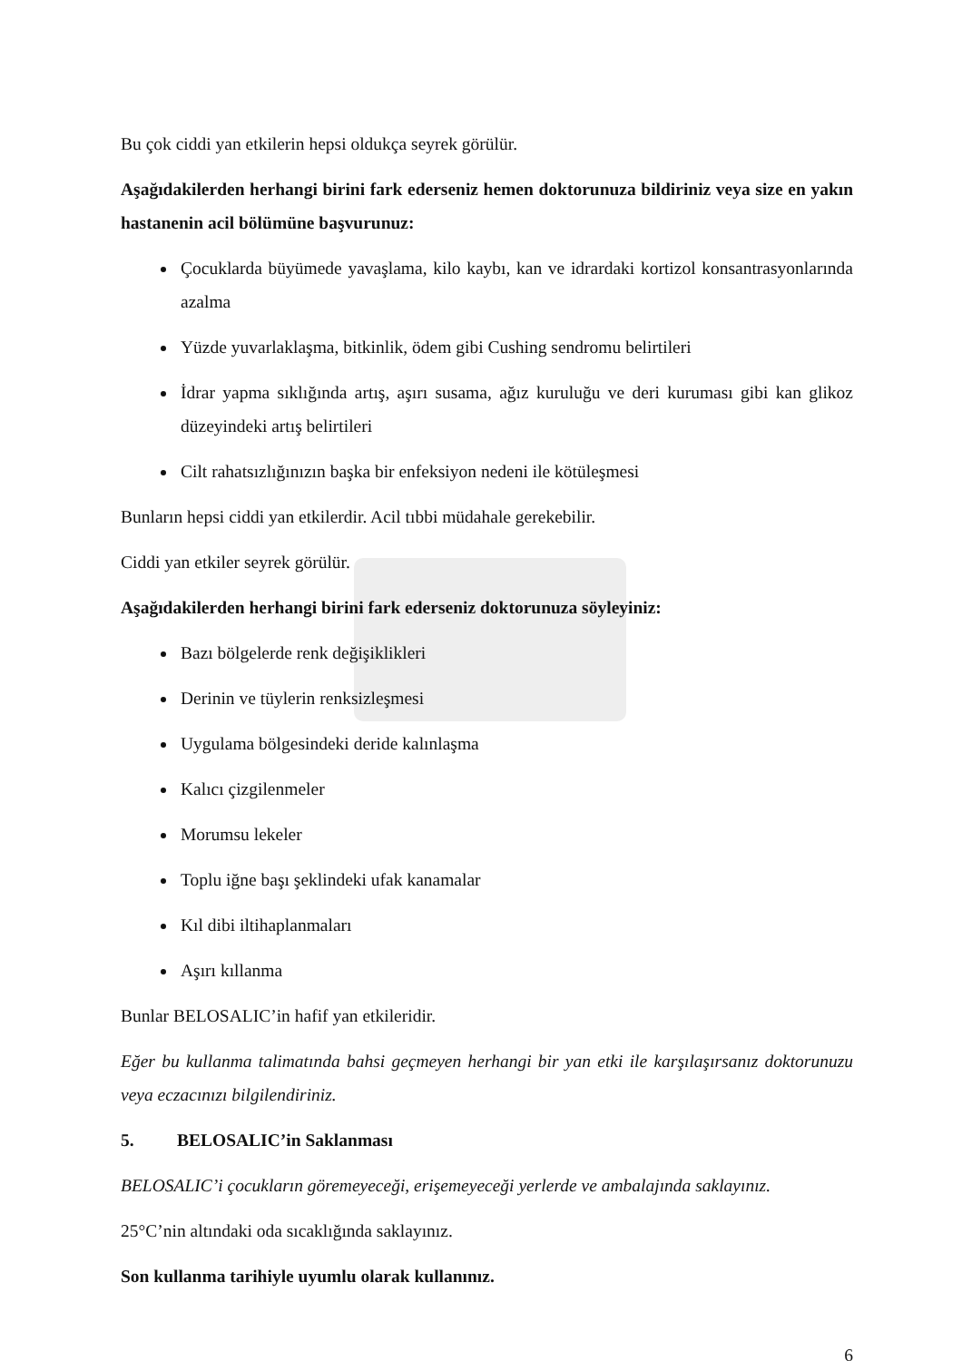Bu çok ciddi yan etkilerin hepsi oldukça seyrek görülür.
Aşağıdakilerden herhangi birini fark ederseniz hemen doktorunuza bildiriniz veya size en yakın hastanenin acil bölümüne başvurunuz:
Çocuklarda büyümede yavaşlama, kilo kaybı, kan ve idrardaki kortizol konsantrasyonlarında azalma
Yüzde yuvarlaklaşma, bitkinlik, ödem gibi Cushing sendromu belirtileri
İdrar yapma sıklığında artış, aşırı susama, ağız kuruluğu ve deri kuruması gibi kan glikoz düzeyindeki artış belirtileri
Cilt rahatsızlığınızın başka bir enfeksiyon nedeni ile kötüleşmesi
Bunların hepsi ciddi yan etkilerdir. Acil tıbbi müdahale gerekebilir.
Ciddi yan etkiler seyrek görülür.
Aşağıdakilerden herhangi birini fark ederseniz doktorunuza söyleyiniz:
Bazı bölgelerde renk değişiklikleri
Derinin ve tüylerin renksizleşmesi
Uygulama bölgesindeki deride kalınlaşma
Kalıcı çizgilenmeler
Morumsu lekeler
Toplu iğne başı şeklindeki ufak kanamalar
Kıl dibi iltihaplanmaları
Aşırı kıllanma
Bunlar BELOSALIC’in hafif yan etkileridir.
Eğer bu kullanma talimatında bahsi geçmeyen herhangi bir yan etki ile karşılaşırsanız doktorunuzu veya eczacınızı bilgilendiriniz.
5. BELOSALIC’in Saklanması
BELOSALIC’i çocukların göremeyeceği, erişemeyeceği yerlerde ve ambalajında saklayınız.
25°C’nin altındaki oda sıcaklığında saklayınız.
Son kullanma tarihiyle uyumlu olarak kullanınız.
6